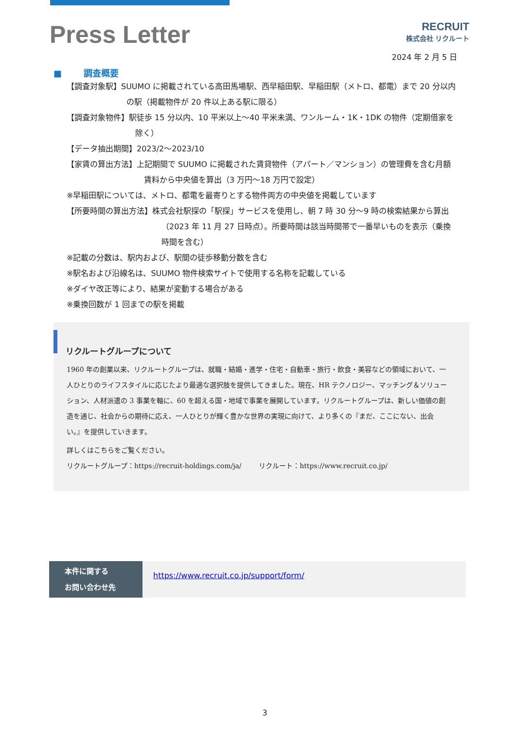Press Letter
RECRUIT
株式会社 リクルート
2024 年 2 月 5 日
■ 調査概要
【調査対象駅】SUUMO に掲載されている高田馬場駅、西早稲田駅、早稲田駅（メトロ、都電）まで 20 分以内の駅（掲載物件が 20 件以上ある駅に限る）
【調査対象物件】駅徒歩 15 分以内、10 平米以上〜40 平米未満、ワンルーム・1K・1DK の物件（定期借家を除く）
【データ抽出期間】2023/2〜2023/10
【家賃の算出方法】上記期間で SUUMO に掲載された賃貸物件（アパート／マンション）の管理費を含む月額賃料から中央値を算出（3 万円〜18 万円で設定）
※早稲田駅については、メトロ、都電を最寄りとする物件両方の中央値を掲載しています
【所要時間の算出方法】株式会社駅探の「駅探」サービスを使用し、朝 7 時 30 分〜9 時の検索結果から算出（2023 年 11 月 27 日時点）。所要時間は該当時間帯で一番早いものを表示（乗換時間を含む）
※記載の分数は、駅内および、駅間の徒歩移動分数を含む
※駅名および沿線名は、SUUMO 物件検索サイトで使用する名称を記載している
※ダイヤ改正等により、結果が変動する場合がある
※乗換回数が 1 回までの駅を掲載
リクルートグループについて
1960 年の創業以来、リクルートグループは、就職・結婚・進学・住宅・自動車・旅行・飲食・美容などの領域において、一人ひとりのライフスタイルに応じたより最適な選択肢を提供してきました。現在、HR テクノロジー、マッチング＆ソリューション、人材派遣の 3 事業を軸に、60 を超える国・地域で事業を展開しています。リクルートグループは、新しい価値の創造を通じ、社会からの期待に応え、一人ひとりが輝く豊かな世界の実現に向けて、より多くの『まだ、ここにない、出会い。』を提供していきます。
詳しくはこちらをご覧ください。
リクルートグループ：https://recruit-holdings.com/ja/ リクルート：https://www.recruit.co.jp/
本件に関する
お問い合わせ先
https://www.recruit.co.jp/support/form/
3